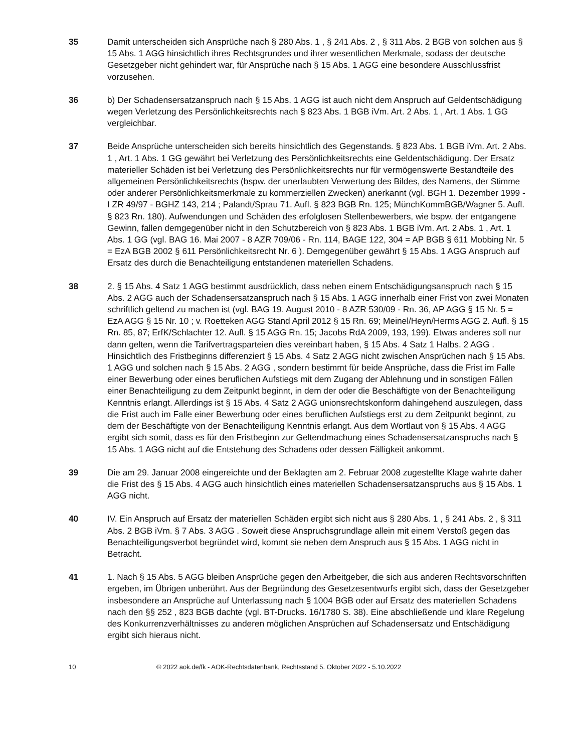35 Damit unterscheiden sich Ansprüche nach § 280 Abs. 1 , § 241 Abs. 2 , § 311 Abs. 2 BGB von solchen aus § 15 Abs. 1 AGG hinsichtlich ihres Rechtsgrundes und ihrer wesentlichen Merkmale, sodass der deutsche Gesetzgeber nicht gehindert war, für Ansprüche nach § 15 Abs. 1 AGG eine besondere Ausschlussfrist vorzusehen.
36 b) Der Schadensersatzanspruch nach § 15 Abs. 1 AGG ist auch nicht dem Anspruch auf Geldentschädigung wegen Verletzung des Persönlichkeitsrechts nach § 823 Abs. 1 BGB iVm. Art. 2 Abs. 1 , Art. 1 Abs. 1 GG vergleichbar.
37 Beide Ansprüche unterscheiden sich bereits hinsichtlich des Gegenstands. § 823 Abs. 1 BGB iVm. Art. 2 Abs. 1 , Art. 1 Abs. 1 GG gewährt bei Verletzung des Persönlichkeitsrechts eine Geldentschädigung. Der Ersatz materieller Schäden ist bei Verletzung des Persönlichkeitsrechts nur für vermögenswerte Bestandteile des allgemeinen Persönlichkeitsrechts (bspw. der unerlaubten Verwertung des Bildes, des Namens, der Stimme oder anderer Persönlichkeitsmerkmale zu kommerziellen Zwecken) anerkannt (vgl. BGH 1. Dezember 1999 - I ZR 49/97 - BGHZ 143, 214 ; Palandt/Sprau 71. Aufl. § 823 BGB Rn. 125; MünchKommBGB/Wagner 5. Aufl. § 823 Rn. 180). Aufwendungen und Schäden des erfolglosen Stellenbewerbers, wie bspw. der entgangene Gewinn, fallen demgegenüber nicht in den Schutzbereich von § 823 Abs. 1 BGB iVm. Art. 2 Abs. 1 , Art. 1 Abs. 1 GG (vgl. BAG 16. Mai 2007 - 8 AZR 709/06 - Rn. 114, BAGE 122, 304 = AP BGB § 611 Mobbing Nr. 5 = EzA BGB 2002 § 611 Persönlichkeitsrecht Nr. 6 ). Demgegenüber gewährt § 15 Abs. 1 AGG Anspruch auf Ersatz des durch die Benachteiligung entstandenen materiellen Schadens.
38 2. § 15 Abs. 4 Satz 1 AGG bestimmt ausdrücklich, dass neben einem Entschädigungsanspruch nach § 15 Abs. 2 AGG auch der Schadensersatzanspruch nach § 15 Abs. 1 AGG innerhalb einer Frist von zwei Monaten schriftlich geltend zu machen ist (vgl. BAG 19. August 2010 - 8 AZR 530/09 - Rn. 36, AP AGG § 15 Nr. 5 = EzA AGG § 15 Nr. 10 ; v. Roetteken AGG Stand April 2012 § 15 Rn. 69; Meinel/Heyn/Herms AGG 2. Aufl. § 15 Rn. 85, 87; ErfK/Schlachter 12. Aufl. § 15 AGG Rn. 15; Jacobs RdA 2009, 193, 199). Etwas anderes soll nur dann gelten, wenn die Tarifvertragsparteien dies vereinbart haben, § 15 Abs. 4 Satz 1 Halbs. 2 AGG . Hinsichtlich des Fristbeginns differenziert § 15 Abs. 4 Satz 2 AGG nicht zwischen Ansprüchen nach § 15 Abs. 1 AGG und solchen nach § 15 Abs. 2 AGG , sondern bestimmt für beide Ansprüche, dass die Frist im Falle einer Bewerbung oder eines beruflichen Aufstiegs mit dem Zugang der Ablehnung und in sonstigen Fällen einer Benachteiligung zu dem Zeitpunkt beginnt, in dem der oder die Beschäftigte von der Benachteiligung Kenntnis erlangt. Allerdings ist § 15 Abs. 4 Satz 2 AGG unionsrechtskonform dahingehend auszulegen, dass die Frist auch im Falle einer Bewerbung oder eines beruflichen Aufstiegs erst zu dem Zeitpunkt beginnt, zu dem der Beschäftigte von der Benachteiligung Kenntnis erlangt. Aus dem Wortlaut von § 15 Abs. 4 AGG ergibt sich somit, dass es für den Fristbeginn zur Geltendmachung eines Schadensersatzanspruchs nach § 15 Abs. 1 AGG nicht auf die Entstehung des Schadens oder dessen Fälligkeit ankommt.
39 Die am 29. Januar 2008 eingereichte und der Beklagten am 2. Februar 2008 zugestellte Klage wahrte daher die Frist des § 15 Abs. 4 AGG auch hinsichtlich eines materiellen Schadensersatzanspruchs aus § 15 Abs. 1 AGG nicht.
40 IV. Ein Anspruch auf Ersatz der materiellen Schäden ergibt sich nicht aus § 280 Abs. 1 , § 241 Abs. 2 , § 311 Abs. 2 BGB iVm. § 7 Abs. 3 AGG . Soweit diese Anspruchsgrundlage allein mit einem Verstoß gegen das Benachteiligungsverbot begründet wird, kommt sie neben dem Anspruch aus § 15 Abs. 1 AGG nicht in Betracht.
41 1. Nach § 15 Abs. 5 AGG bleiben Ansprüche gegen den Arbeitgeber, die sich aus anderen Rechtsvorschriften ergeben, im Übrigen unberührt. Aus der Begründung des Gesetzesentwurfs ergibt sich, dass der Gesetzgeber insbesondere an Ansprüche auf Unterlassung nach § 1004 BGB oder auf Ersatz des materiellen Schadens nach den §§ 252 , 823 BGB dachte (vgl. BT-Drucks. 16/1780 S. 38). Eine abschließende und klare Regelung des Konkurrenzverhältnisses zu anderen möglichen Ansprüchen auf Schadensersatz und Entschädigung ergibt sich hieraus nicht.
10 © 2022 aok.de/fk - AOK-Rechtsdatenbank, Rechtsstand 5. Oktober 2022 - 5.10.2022